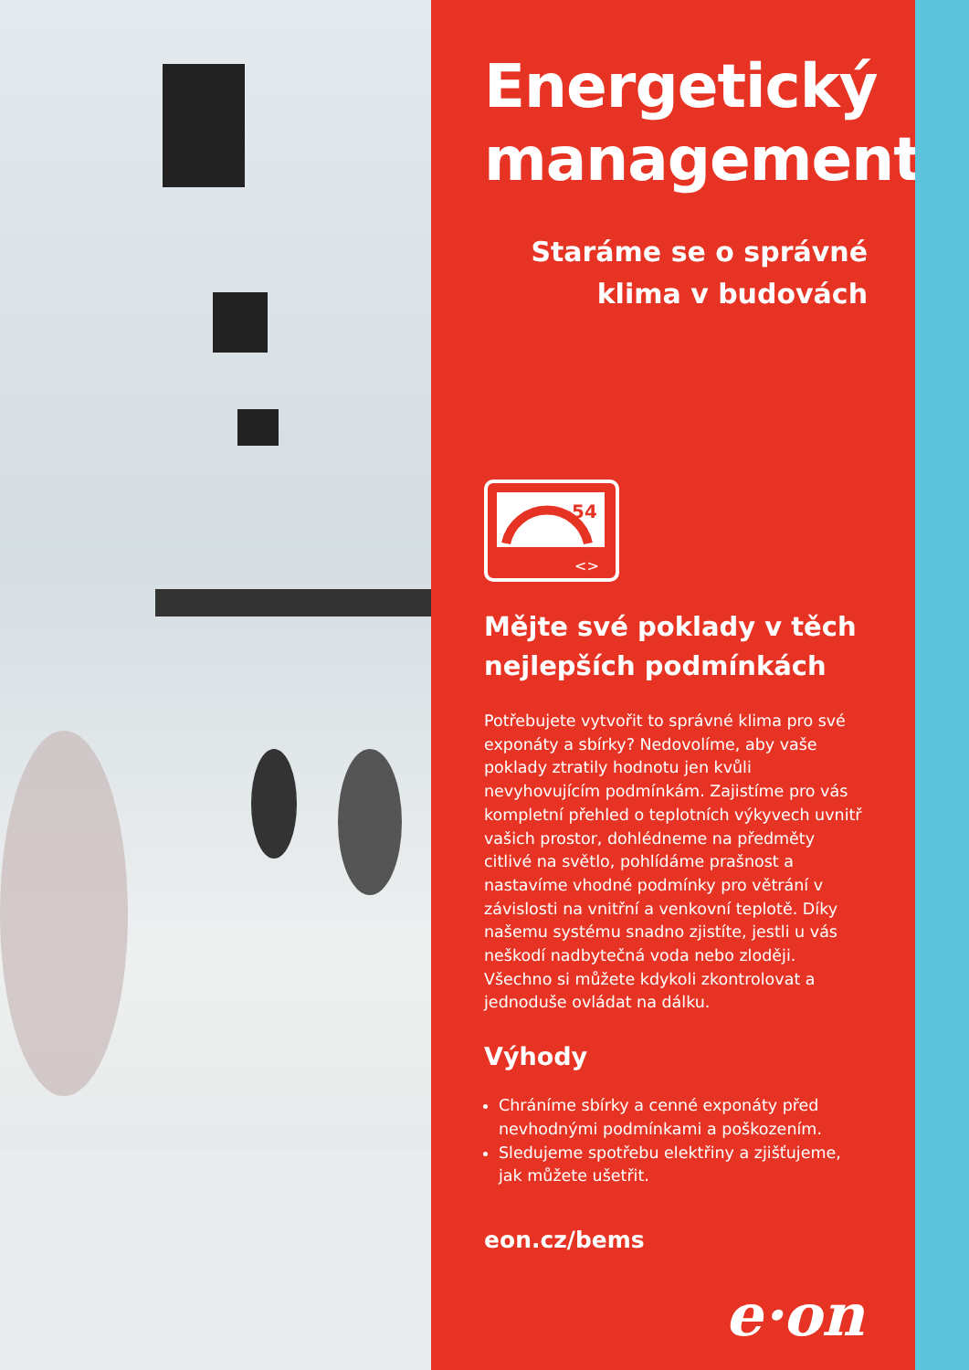Energetický management
Staráme se o správné
klima v budovách
54
<>
Mějte své poklady v těch nejlepších podmínkách
Potřebujete vytvořit to správné klima pro své exponáty a sbírky? Nedovolíme, aby vaše poklady ztratily hodnotu jen kvůli nevyhovujícím podmínkám. Zajistíme pro vás kompletní přehled o teplotních výkyvech uvnitř vašich prostor, dohlédneme na předměty citlivé na světlo, pohlídáme prašnost a nastavíme vhodné podmínky pro větrání v závislosti na vnitřní a venkovní teplotě. Díky našemu systému snadno zjistíte, jestli u vás neškodí nadbytečná voda nebo zloději. Všechno si můžete kdykoli zkontrolovat a jednoduše ovládat na dálku.
Výhody
Chráníme sbírky a cenné exponáty před nevhodnými podmínkami a poškozením.
Sledujeme spotřebu elektřiny a zjišťujeme, jak můžete ušetřit.
eon.cz/bems
e·on